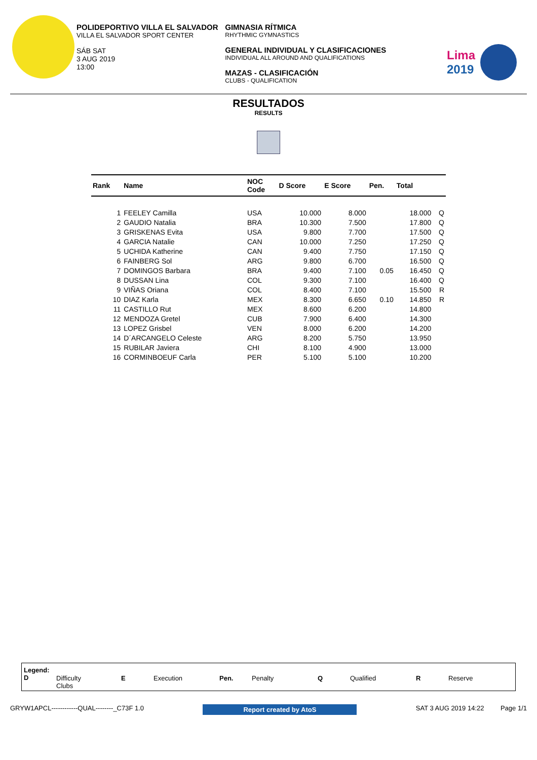POLIDEPORTIVO VILLA EL SALVADOR
VILLA EL SALVADOR SPORT CENTER
SÁB SAT
3 AUG 2019
13:00
GIMNASIA RÍTMICA
RHYTHMIC GYMNASTICS
GENERAL INDIVIDUAL Y CLASIFICACIONES
INDIVIDUAL ALL AROUND AND QUALIFICATIONS
MAZAS - CLASIFICACIÓN
CLUBS - QUALIFICATION
Lima
2019
RESULTADOS
RESULTS
| Rank | Name | NOC Code | D Score | E Score | Pen. | Total | |
| --- | --- | --- | --- | --- | --- | --- | --- |
| 1 | FEELEY Camilla | USA | 10.000 | 8.000 | | 18.000 | Q |
| 2 | GAUDIO Natalia | BRA | 10.300 | 7.500 | | 17.800 | Q |
| 3 | GRISKENAS Evita | USA | 9.800 | 7.700 | | 17.500 | Q |
| 4 | GARCIA Natalie | CAN | 10.000 | 7.250 | | 17.250 | Q |
| 5 | UCHIDA Katherine | CAN | 9.400 | 7.750 | | 17.150 | Q |
| 6 | FAINBERG Sol | ARG | 9.800 | 6.700 | | 16.500 | Q |
| 7 | DOMINGOS Barbara | BRA | 9.400 | 7.100 | 0.05 | 16.450 | Q |
| 8 | DUSSAN Lina | COL | 9.300 | 7.100 | | 16.400 | Q |
| 9 | VIÑAS Oriana | COL | 8.400 | 7.100 | | 15.500 | R |
| 10 | DIAZ Karla | MEX | 8.300 | 6.650 | 0.10 | 14.850 | R |
| 11 | CASTILLO Rut | MEX | 8.600 | 6.200 | | 14.800 | |
| 12 | MENDOZA Gretel | CUB | 7.900 | 6.400 | | 14.300 | |
| 13 | LOPEZ Grisbel | VEN | 8.000 | 6.200 | | 14.200 | |
| 14 | D´ARCANGELO Celeste | ARG | 8.200 | 5.750 | | 13.950 | |
| 15 | RUBILAR Javiera | CHI | 8.100 | 4.900 | | 13.000 | |
| 16 | CORMINBOEUF Carla | PER | 5.100 | 5.100 | | 10.200 | |
Legend:
D
Difficulty
Clubs
E Execution Pen. Penalty Q Qualified R Reserve
GRYW1APCL------------QUAL--------_C73F 1.0 Report created by AtoS SAT 3 AUG 2019 14:22 Page 1/1